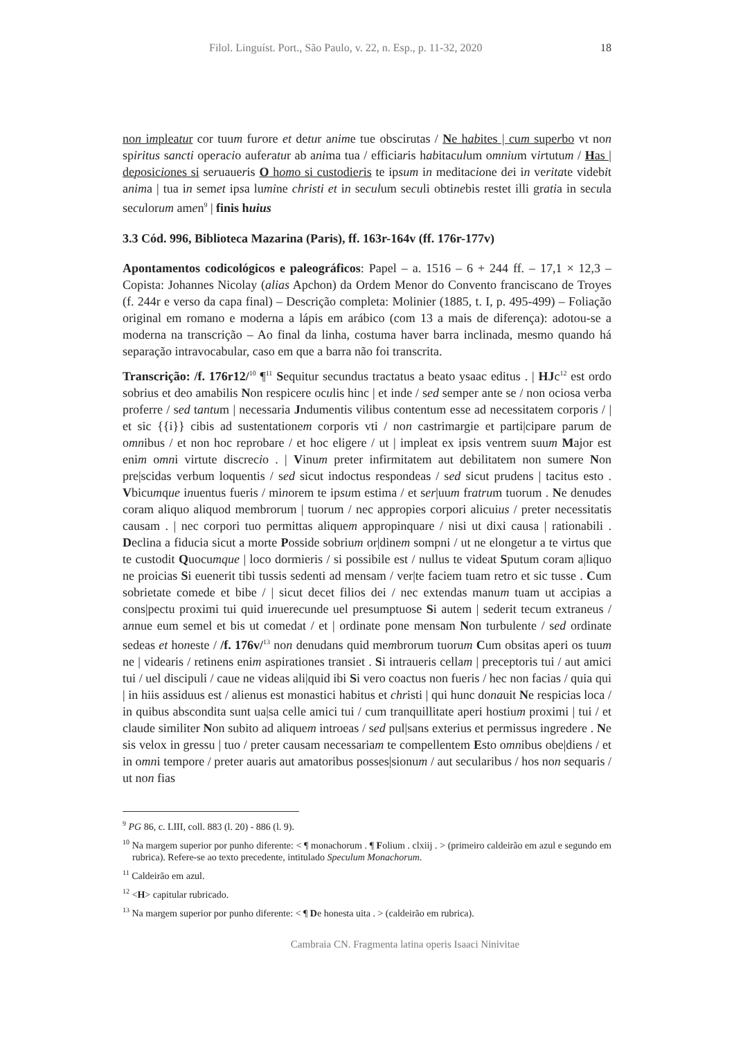Filol. Linguíst. Port., São Paulo, v. 22, n. Esp., p. 11-32, 2020 18
non impleatur cor tuum furore et detur anime tue obscirutas / Ne habites | cum superbo vt non spiritus sancti operacio auferatur ab anima tua / efficiaris habitaculum omnium virtutum / Has | deposiciones si seruaueris O homo si custodieris te ipsum in meditacione dei in veritate videbit anima | tua in semet ipsa lumine christi et in seculum seculi obtinebis restet illi gratia in secula seculorum amen<sup>9</sup> | finis huius
3.3 Cód. 996, Biblioteca Mazarina (Paris), ff. 163r-164v (ff. 176r-177v)
Apontamentos codicológicos e paleográficos: Papel – a. 1516 – 6 + 244 ff. – 17,1 × 12,3 – Copista: Johannes Nicolay (alias Apchon) da Ordem Menor do Convento franciscano de Troyes (f. 244r e verso da capa final) – Descrição completa: Molinier (1885, t. I, p. 495-499) – Foliação original em romano e moderna a lápis em arábico (com 13 a mais de diferença): adotou-se a moderna na transcrição – Ao final da linha, costuma haver barra inclinada, mesmo quando há separação intravocabular, caso em que a barra não foi transcrita.
Transcrição: /f. 176r12/<sup>10</sup> ¶<sup>11</sup> Sequitur secundus tractatus a beato ysaac editus . | HJc<sup>12</sup> est ordo sobrius et deo amabilis Non respicere oculis hinc | et inde / sed semper ante se / non ociosa verba proferre / sed tantum | necessaria Jndumentis vilibus contentum esse ad necessitatem corporis / | et sic {{i}} cibis ad sustentationem corporis vti / non castrimargie et parti|cipare parum de omnibus / et non hoc reprobare / et hoc eligere / ut | impleat ex ipsis ventrem suum Major est enim omni virtute discrecio . | Vinum preter infirmitatem aut debilitatem non sumere Non pre|scidas verbum loquentis / sed sicut indoctus respondeas / sed sicut prudens | tacitus esto . Vbicumque inuentus fueris / minorem te ipsum estima / et ser|uum fratrum tuorum . Ne denudes coram aliquo aliquod membrorum | tuorum / nec appropies corpori alicuius / preter necessitatis causam . | nec corpori tuo permittas aliquem appropinquare / nisi ut dixi causa | rationabili . Declina a fiducia sicut a morte Posside sobrium or|dinem sompni / ut ne elongetur a te virtus que te custodit Quocumque | loco dormieris / si possibile est / nullus te videat Sputum coram a|liquo ne proicias Si euenerit tibi tussis sedenti ad mensam / ver|te faciem tuam retro et sic tusse . Cum sobrietate comede et bibe / | sicut decet filios dei / nec extendas manum tuam ut accipias a cons|pectu proximi tui quid inuerecunde uel presumptuose Si autem | sederit tecum extraneus / annue eum semel et bis ut comedat / et | ordinate pone mensam Non turbulente / sed ordinate sedeas et honeste / /f. 176v/<sup>13</sup> non denudans quid membrorum tuorum Cum obsitas aperi os tuum ne | videaris / retinens enim aspirationes transiet . Si intraueris cellam | preceptoris tui / aut amici tui / uel discipuli / caue ne videas ali|quid ibi Si vero coactus non fueris / hec non facias / quia qui | in hiis assiduus est / alienus est monastici habitus et christi | qui hunc donauit Ne respicias loca / in quibus abscondita sunt ua|sa celle amici tui / cum tranquillitate aperi hostium proximi | tui / et claude similiter Non subito ad aliquem introeas / sed pul|sans exterius et permissus ingredere . Ne sis velox in gressu | tuo / preter causam necessariam te compellentem Esto omnibus obe|diens / et in omni tempore / preter auaris aut amatoribus posses|sionum / aut secularibus / hos non sequaris / ut non fias
<sup>9</sup> PG 86, c. LIII, coll. 883 (l. 20) - 886 (l. 9).
<sup>10</sup> Na margem superior por punho diferente: < ¶ monachorum . ¶ Folium . clxiij . > (primeiro caldeirão em azul e segundo em rubrica). Refere-se ao texto precedente, intitulado Speculum Monachorum.
<sup>11</sup> Caldeirão em azul.
<sup>12</sup> <H> capitular rubricado.
<sup>13</sup> Na margem superior por punho diferente: < ¶ De honesta uita . > (caldeirão em rubrica).
Cambraia CN. Fragmenta latina operis Isaaci Ninivitae